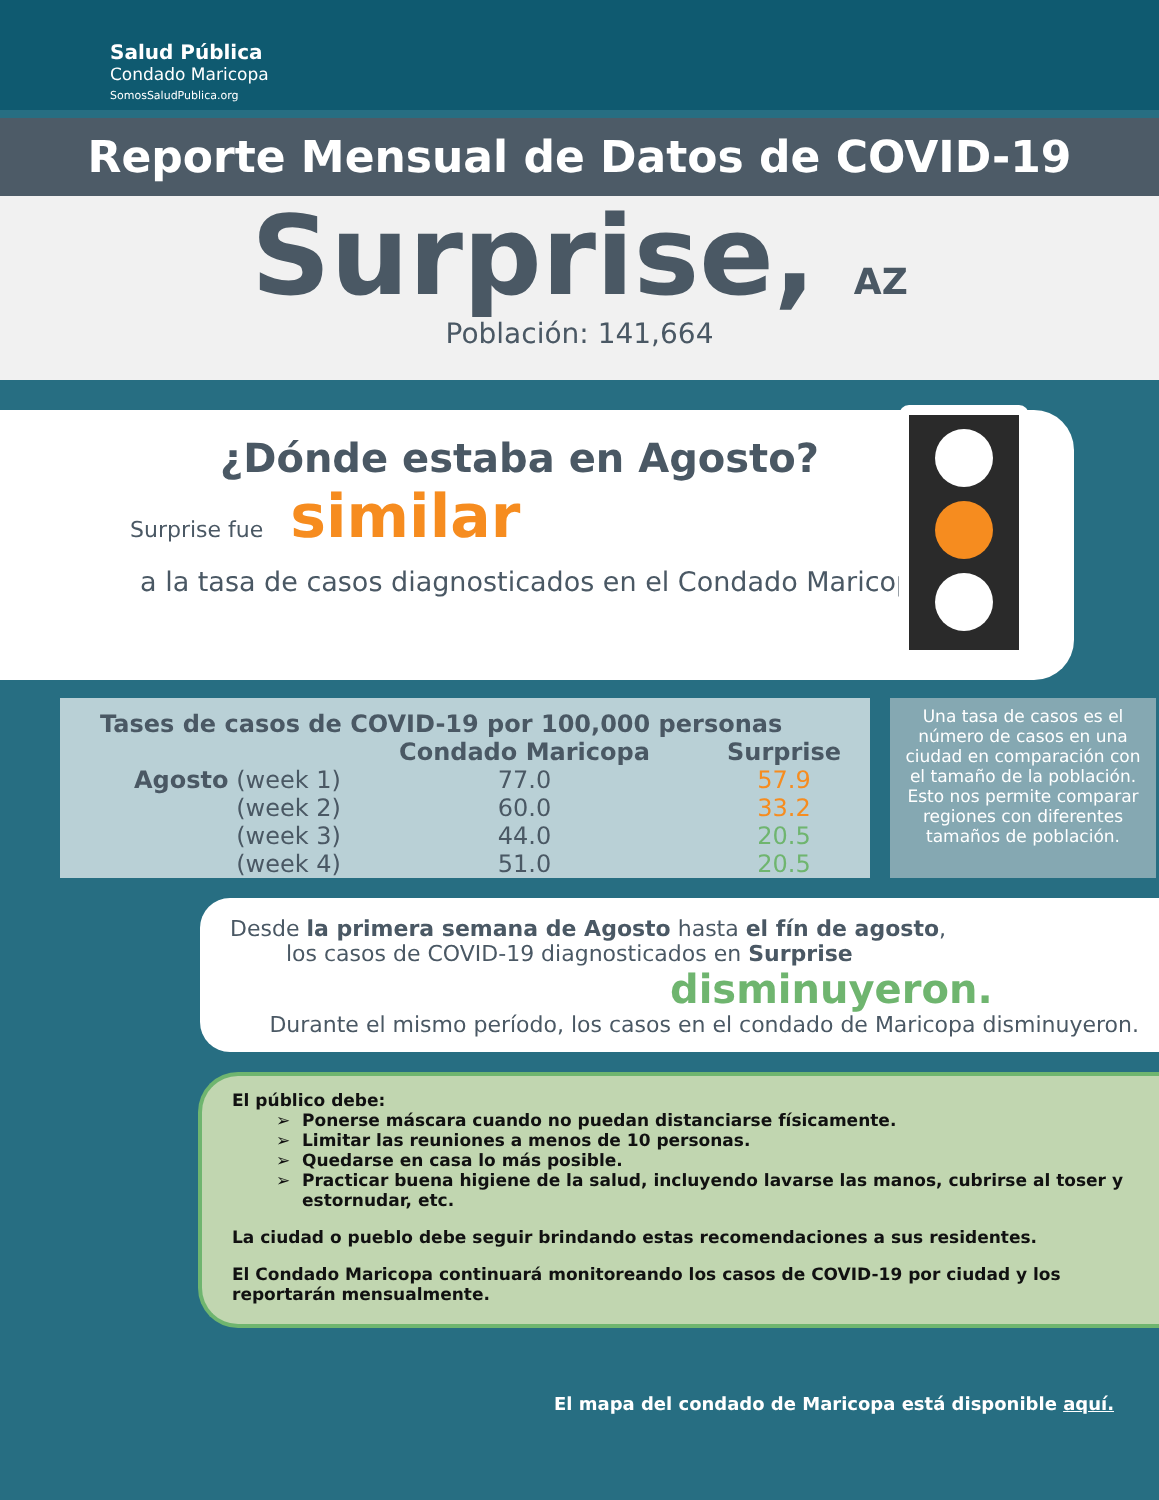Salud Pública
Condado Maricopa
SomosSaludPublica.org
Reporte Mensual de Datos de COVID-19
Surprise, AZ
Población: 141,664
¿Dónde estaba en Agosto?
Surprise fue similar
a la tasa de casos diagnosticados en el Condado Maricopa.
| Tases de casos de COVID-19 por 100,000 personas | | |
| --- | --- | --- |
| | Condado Maricopa | Surprise |
| Agosto (week 1) | 77.0 | 57.9 |
| (week 2) | 60.0 | 33.2 |
| (week 3) | 44.0 | 20.5 |
| (week 4) | 51.0 | 20.5 |
Una tasa de casos es el número de casos en una ciudad en comparación con el tamaño de la población. Esto nos permite comparar regiones con diferentes tamaños de población.
Desde la primera semana de Agosto hasta el fín de agosto,
los casos de COVID-19 diagnosticados en Surprise
disminuyeron.
Durante el mismo período, los casos en el condado de Maricopa disminuyeron.
El público debe:
Ponerse máscara cuando no puedan distanciarse físicamente.
Limitar las reuniones a menos de 10 personas.
Quedarse en casa lo más posible.
Practicar buena higiene de la salud, incluyendo lavarse las manos, cubrirse al toser y estornudar, etc.
La ciudad o pueblo debe seguir brindando estas recomendaciones a sus residentes.
El Condado Maricopa continuará monitoreando los casos de COVID-19 por ciudad y los reportarán mensualmente.
El mapa del condado de Maricopa está disponible aquí.